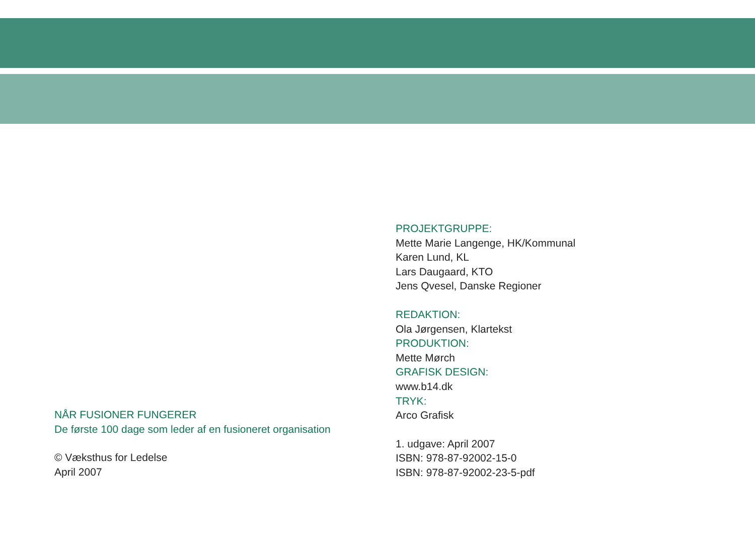NÅR FUSIONER FUNGERER
De første 100 dage som leder af en fusioneret organisation
© Væksthus for Ledelse
April 2007
PROJEKTGRUPPE:
Mette Marie Langenge, HK/Kommunal
Karen Lund, KL
Lars Daugaard, KTO
Jens Qvesel, Danske Regioner
REDAKTION:
Ola Jørgensen, Klartekst
PRODUKTION:
Mette Mørch
GRAFISK DESIGN:
www.b14.dk
TRYK:
Arco Grafisk
1. udgave: April 2007
ISBN: 978-87-92002-15-0
ISBN: 978-87-92002-23-5-pdf